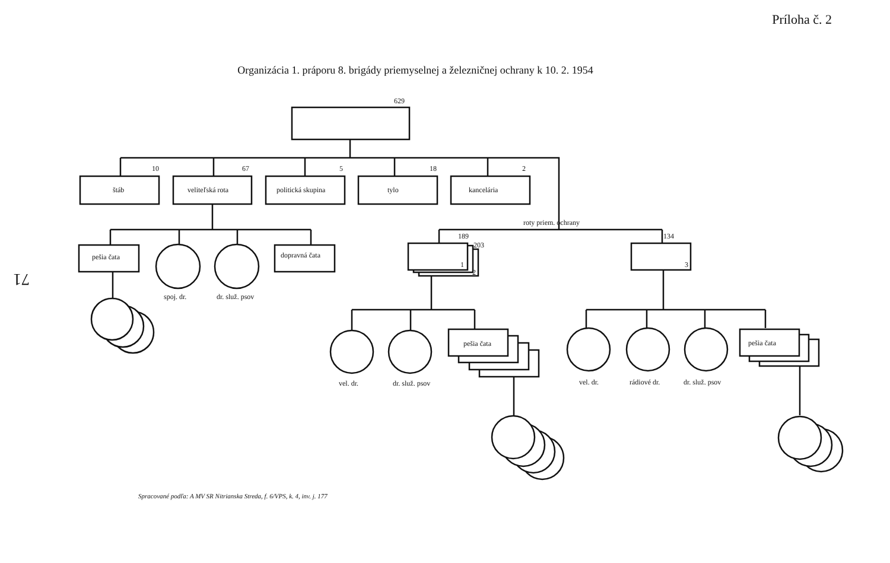Príloha č. 2
Organizácia 1. práporu 8. brigády priemyselnej a železničnej ochrany k 10. 2. 1954
71
629
10
67
5
18
2
štáb
veliteľská rota
politická skupina
tylo
kancelária
roty priem. ochrany
pešia čata
dopravná čata
spoj. dr.
dr. služ. psov
189
203
1
2
134
3
pešia čata
pešia čata
vel. dr.
dr. služ. psov
vel. dr.
rádiové dr.
dr. služ. psov
Spracované podľa: A MV SR Nitrianska Streda, f. 6/VPS, k. 4, inv. j. 177